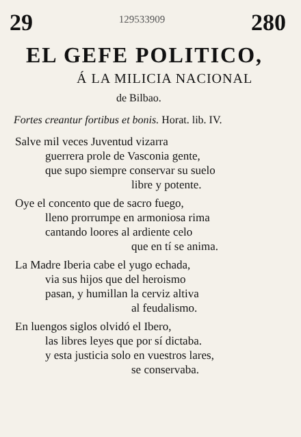29 129533909 280
EL GEFE POLITICO,
Á LA MILICIA NACIONAL
de Bilbao.
Fortes creantur fortibus et bonis. Horat. lib. IV.
Salve mil veces Juventud vizarra
guerrera prole de Vasconia gente,
que supo siempre conservar su suelo
libre y potente.
Oye el concento que de sacro fuego,
lleno prorrumpe en armoniosa rima
cantando loores al ardiente celo
que en tí se anima.
La Madre Iberia cabe el yugo echada,
via sus hijos que del heroismo
pasan, y humillan la cerviz altiva
al feudalismo.
En luengos siglos olvidó el Ibero,
las libres leyes que por sí dictaba.
y esta justicia solo en vuestros lares,
se conservaba.